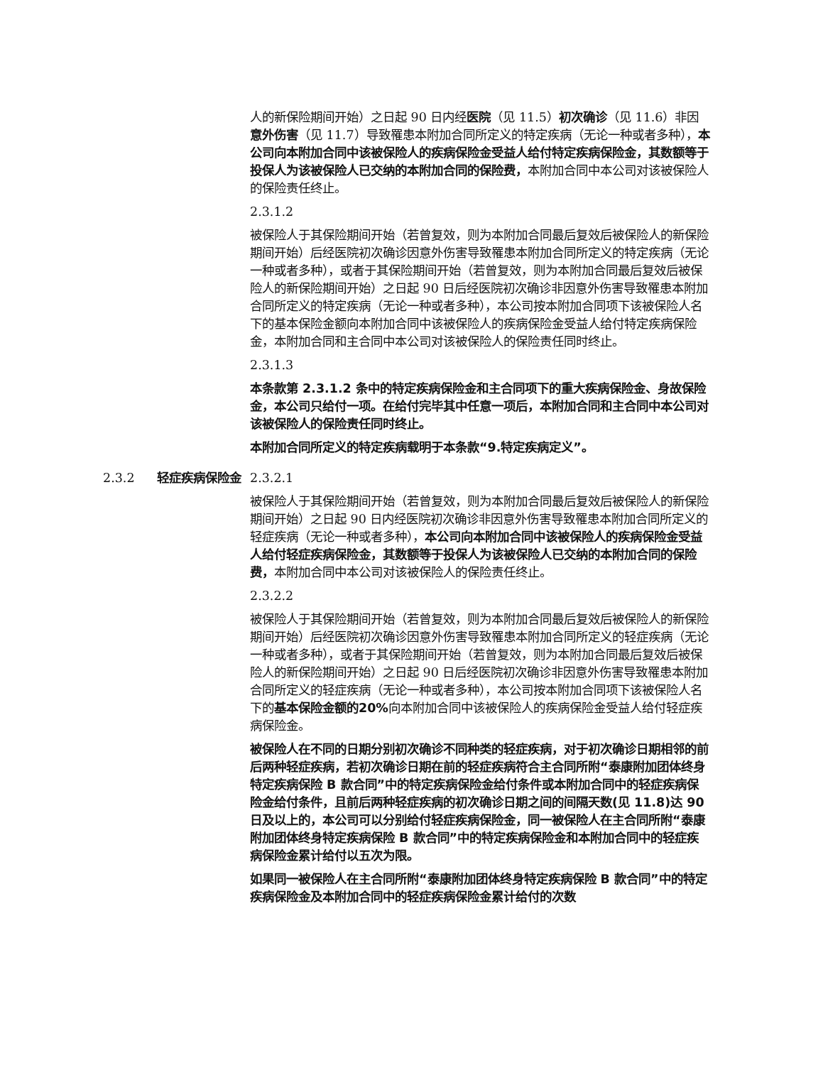人的新保险期间开始）之日起 90 日内经医院（见 11.5）初次确诊（见 11.6）非因意外伤害（见 11.7）导致罹患本附加合同所定义的特定疾病（无论一种或者多种），本公司向本附加合同中该被保险人的疾病保险金受益人给付特定疾病保险金，其数额等于投保人为该被保险人已交纳的本附加合同的保险费，本附加合同中本公司对该被保险人的保险责任终止。
2.3.1.2
被保险人于其保险期间开始（若曾复效，则为本附加合同最后复效后被保险人的新保险期间开始）后经医院初次确诊因意外伤害导致罹患本附加合同所定义的特定疾病（无论一种或者多种），或者于其保险期间开始（若曾复效，则为本附加合同最后复效后被保险人的新保险期间开始）之日起 90 日后经医院初次确诊非因意外伤害导致罹患本附加合同所定义的特定疾病（无论一种或者多种），本公司按本附加合同项下该被保险人名下的基本保险金额向本附加合同中该被保险人的疾病保险金受益人给付特定疾病保险金，本附加合同和主合同中本公司对该被保险人的保险责任同时终止。
2.3.1.3
本条款第 2.3.1.2 条中的特定疾病保险金和主合同项下的重大疾病保险金、身故保险金，本公司只给付一项。在给付完毕其中任意一项后，本附加合同和主合同中本公司对该被保险人的保险责任同时终止。
本附加合同所定义的特定疾病载明于本条款“9.特定疾病定义”。
2.3.2 轻症疾病保险金 2.3.2.1
被保险人于其保险期间开始（若曾复效，则为本附加合同最后复效后被保险人的新保险期间开始）之日起 90 日内经医院初次确诊非因意外伤害导致罹患本附加合同所定义的轻症疾病（无论一种或者多种），本公司向本附加合同中该被保险人的疾病保险金受益人给付轻症疾病保险金，其数额等于投保人为该被保险人已交纳的本附加合同的保险费，本附加合同中本公司对该被保险人的保险责任终止。
2.3.2.2
被保险人于其保险期间开始（若曾复效，则为本附加合同最后复效后被保险人的新保险期间开始）后经医院初次确诊因意外伤害导致罹患本附加合同所定义的轻症疾病（无论一种或者多种），或者于其保险期间开始（若曾复效，则为本附加合同最后复效后被保险人的新保险期间开始）之日起 90 日后经医院初次确诊非因意外伤害导致罹患本附加合同所定义的轻症疾病（无论一种或者多种），本公司按本附加合同项下该被保险人名下的基本保险金额的20% 向本附加合同中该被保险人的疾病保险金受益人给付轻症疾病保险金。
被保险人在不同的日期分别初次确诊不同种类的轻症疾病，对于初次确诊日期相邻的前后两种轻症疾病，若初次确诊日期在前的轻症疾病符合主合同所附“泰康附加团体终身特定疾病保险 B 款合同”中的特定疾病保险金给付条件或本附加合同中的轻症疾病保险金给付条件，且前后两种轻症疾病的初次确诊日期之间的间隔天数(见 11.8)达 90 日及以上的，本公司可以分别给付轻症疾病保险金，同一被保险人在主合同所附“泰康附加团体终身特定疾病保险 B 款合同”中的特定疾病保险金和本附加合同中的轻症疾病保险金累计给付以五次为限。
如果同一被保险人在主合同所附“泰康附加团体终身特定疾病保险 B 款合同”中的特定疾病保险金及本附加合同中的轻症疾病保险金累计给付的次数